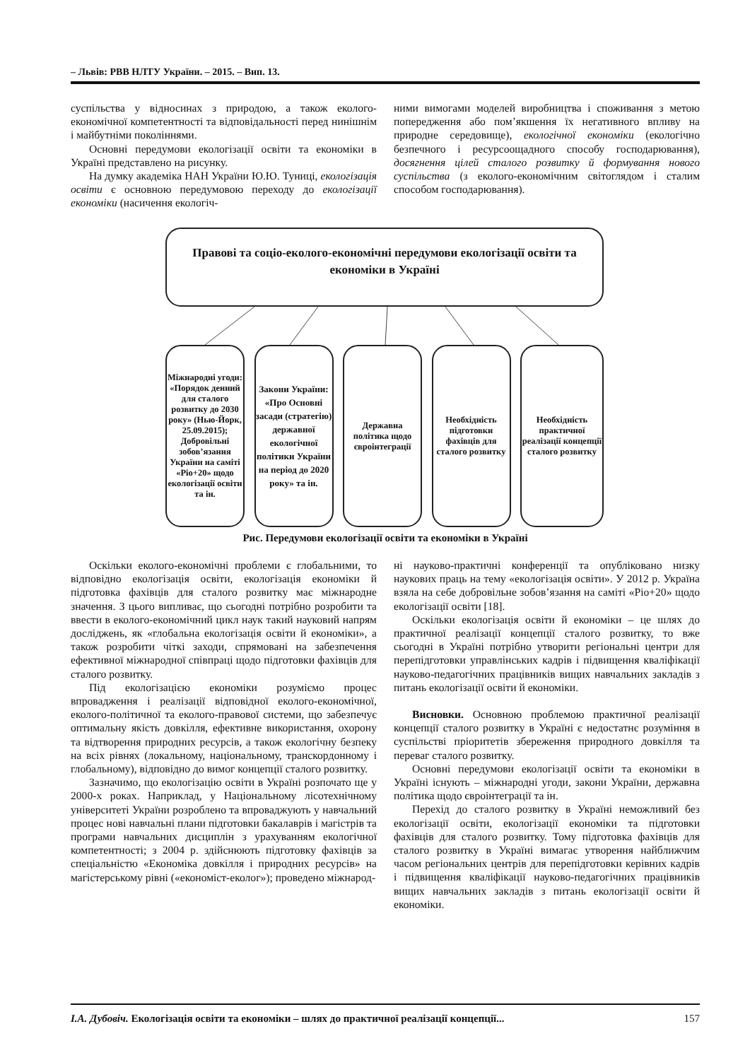– Львів: РВВ НЛТУ України. – 2015. – Вип. 13.
суспільства у відносинах з природою, а також еколого-економічної компетентності та відповідальності перед нинішнім і майбутніми поколіннями.
Основні передумови екологізації освіти та економіки в Україні представлено на рисунку.
На думку академіка НАН України Ю.Ю. Туниці, екологізація освіти є основною передумовою переходу до екологізації економіки (насичення екологіч-
ними вимогами моделей виробництва і споживання з метою попередження або пом’якшення їх негативного впливу на природне середовище), екологічної економіки (екологічно безпечного і ресурсоощадного способу господарювання), досягнення цілей сталого розвитку й формування нового суспільства (з еколого-економічним світоглядом і сталим способом господарювання).
Правові та соціо-еколого-економічні передумови екологізації освіти та економіки в Україні
Міжнародні угоди: «Порядок денний для сталого розвитку до 2030 року» (Нью-Йорк, 25.09.2015); Добровільні зобов’язання України на саміті «Ріо+20» щодо екологізації освіти та ін.
Закони України: «Про Основні засади (стратегію) державної екологічної політики України на період до 2020 року» та ін.
Державна політика щодо євроінтеграції
Необхідність підготовки фахівців для сталого розвитку
Необхідність практичної реалізації концепції сталого розвитку
Рис. Передумови екологізації освіти та економіки в Україні
Оскільки еколого-економічні проблеми є глобальними, то відповідно екологізація освіти, екологізація економіки й підготовка фахівців для сталого розвитку має міжнародне значення. З цього випливає, що сьогодні потрібно розробити та ввести в еколого-економічний цикл наук такий науковий напрям досліджень, як «глобальна екологізація освіти й економіки», а також розробити чіткі заходи, спрямовані на забезпечення ефективної міжнародної співпраці щодо підготовки фахівців для сталого розвитку.
Під екологізацією економіки розуміємо процес впровадження і реалізації відповідної еколого-економічної, еколого-політичної та еколого-правової системи, що забезпечує оптимальну якість довкілля, ефективне використання, охорону та відтворення природних ресурсів, а також екологічну безпеку на всіх рівнях (локальному, національному, транскордонному і глобальному), відповідно до вимог концепції сталого розвитку.
Зазначимо, що екологізацію освіти в Україні розпочато ще у 2000-х роках. Наприклад, у Національному лісотехнічному університеті України розроблено та впроваджують у навчальний процес нові навчальні плани підготовки бакалаврів і магістрів та програми навчальних дисциплін з урахуванням екологічної компетентності; з 2004 р. здійснюють підготовку фахівців за спеціальністю «Економіка довкілля і природних ресурсів» на магістерському рівні («економіст-еколог»); проведено міжнарод-
ні науково-практичні конференції та опубліковано низку наукових праць на тему «екологізація освіти». У 2012 р. Україна взяла на себе добровільне зобов’язання на саміті «Ріо+20» щодо екологізації освіти [18].
Оскільки екологізація освіти й економіки – це шлях до практичної реалізації концепції сталого розвитку, то вже сьогодні в Україні потрібно утворити регіональні центри для перепідготовки управлінських кадрів і підвищення кваліфікації науково-педагогічних працівників вищих навчальних закладів з питань екологізації освіти й економіки.
Висновки. Основною проблемою практичної реалізації концепції сталого розвитку в Україні є недостатнє розуміння в суспільстві пріоритетів збереження природного довкілля та переваг сталого розвитку.
Основні передумови екологізації освіти та економіки в Україні існують – міжнародні угоди, закони України, державна політика щодо євроінтеграції та ін.
Перехід до сталого розвитку в Україні неможливий без екологізації освіти, екологізації економіки та підготовки фахівців для сталого розвитку. Тому підготовка фахівців для сталого розвитку в Україні вимагає утворення найближчим часом регіональних центрів для перепідготовки керівних кадрів і підвищення кваліфікації науково-педагогічних працівників вищих навчальних закладів з питань екологізації освіти й економіки.
І.А. Дубовіч. Екологізація освіти та економіки – шлях до практичної реалізації концепції... 157